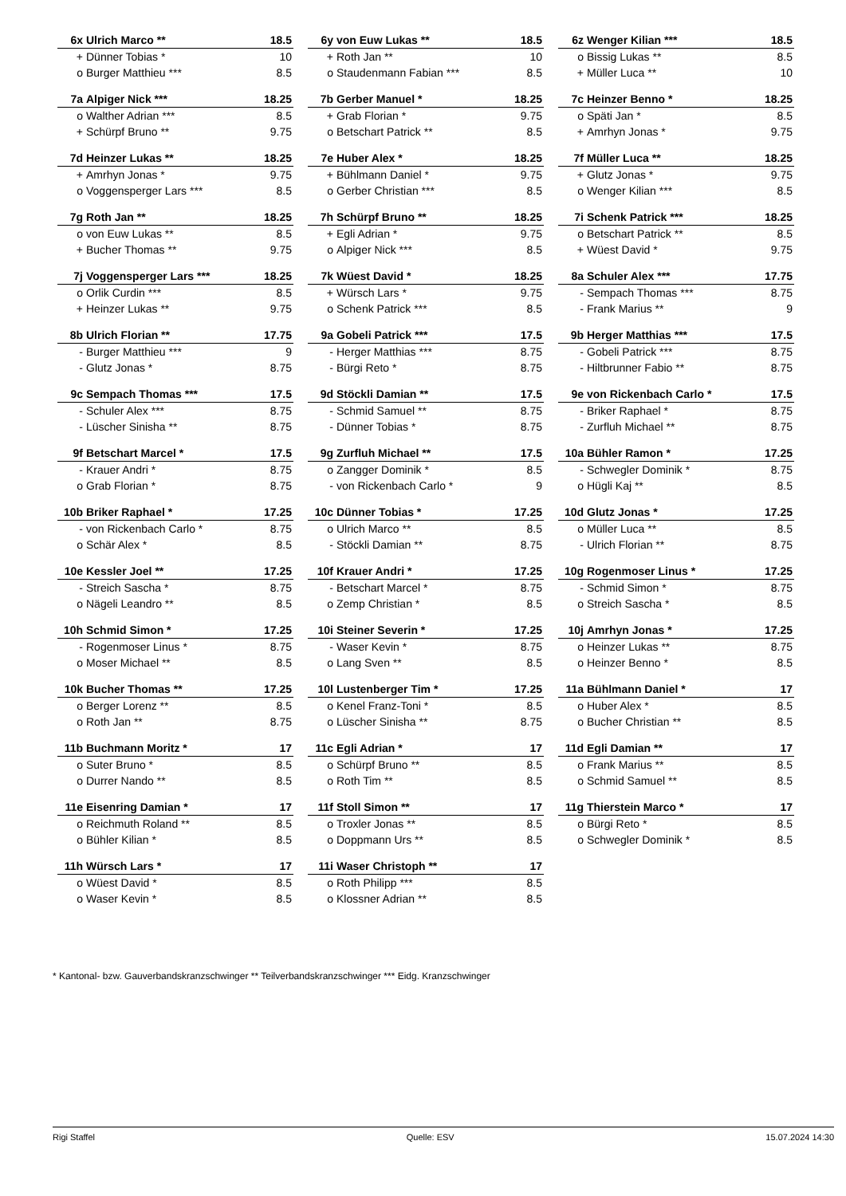| 6x | Ulrich Marco ** | 18.5 |
| + | Dünner Tobias * | 10 |
| o | Burger Matthieu *** | 8.5 |
| 6y | von Euw Lukas ** | 18.5 |
| + | Roth Jan ** | 10 |
| o | Staudenmann Fabian *** | 8.5 |
| 6z | Wenger Kilian *** | 18.5 |
| o | Bissig Lukas ** | 8.5 |
| + | Müller Luca ** | 10 |
| 7a | Alpiger Nick *** | 18.25 |
| o | Walther Adrian *** | 8.5 |
| + | Schürpf Bruno ** | 9.75 |
| 7b | Gerber Manuel * | 18.25 |
| + | Grab Florian * | 9.75 |
| o | Betschart Patrick ** | 8.5 |
| 7c | Heinzer Benno * | 18.25 |
| o | Späti Jan * | 8.5 |
| + | Amrhyn Jonas * | 9.75 |
| 7d | Heinzer Lukas ** | 18.25 |
| + | Amrhyn Jonas * | 9.75 |
| o | Voggensperger Lars *** | 8.5 |
| 7e | Huber Alex * | 18.25 |
| + | Bühlmann Daniel * | 9.75 |
| o | Gerber Christian *** | 8.5 |
| 7f | Müller Luca ** | 18.25 |
| + | Glutz Jonas * | 9.75 |
| o | Wenger Kilian *** | 8.5 |
| 7g | Roth Jan ** | 18.25 |
| o | von Euw Lukas ** | 8.5 |
| + | Bucher Thomas ** | 9.75 |
| 7h | Schürpf Bruno ** | 18.25 |
| + | Egli Adrian * | 9.75 |
| o | Alpiger Nick *** | 8.5 |
| 7i | Schenk Patrick *** | 18.25 |
| o | Betschart Patrick ** | 8.5 |
| + | Wüest David * | 9.75 |
| 7j | Voggensperger Lars *** | 18.25 |
| o | Orlik Curdin *** | 8.5 |
| + | Heinzer Lukas ** | 9.75 |
| 7k | Wüest David * | 18.25 |
| + | Würsch Lars * | 9.75 |
| o | Schenk Patrick *** | 8.5 |
| 8a | Schuler Alex *** | 17.75 |
| - | Sempach Thomas *** | 8.75 |
| - | Frank Marius ** | 9 |
| 8b | Ulrich Florian ** | 17.75 |
| - | Burger Matthieu *** | 9 |
| - | Glutz Jonas * | 8.75 |
| 9a | Gobeli Patrick *** | 17.5 |
| - | Herger Matthias *** | 8.75 |
| - | Bürgi Reto * | 8.75 |
| 9b | Herger Matthias *** | 17.5 |
| - | Gobeli Patrick *** | 8.75 |
| - | Hiltbrunner Fabio ** | 8.75 |
| 9c | Sempach Thomas *** | 17.5 |
| - | Schuler Alex *** | 8.75 |
| - | Lüscher Sinisha ** | 8.75 |
| 9d | Stöckli Damian ** | 17.5 |
| - | Schmid Samuel ** | 8.75 |
| - | Dünner Tobias * | 8.75 |
| 9e | von Rickenbach Carlo * | 17.5 |
| - | Briker Raphael * | 8.75 |
| - | Zurfluh Michael ** | 8.75 |
| 9f | Betschart Marcel * | 17.5 |
| - | Krauer Andri * | 8.75 |
| o | Grab Florian * | 8.75 |
| 9g | Zurfluh Michael ** | 17.5 |
| o | Zangger Dominik * | 8.5 |
| - | von Rickenbach Carlo * | 9 |
| 10a | Bühler Ramon * | 17.25 |
| - | Schwegler Dominik * | 8.75 |
| o | Hügli Kaj ** | 8.5 |
| 10b | Briker Raphael * | 17.25 |
| - | von Rickenbach Carlo * | 8.75 |
| o | Schär Alex * | 8.5 |
| 10c | Dünner Tobias * | 17.25 |
| o | Ulrich Marco ** | 8.5 |
| - | Stöckli Damian ** | 8.75 |
| 10d | Glutz Jonas * | 17.25 |
| o | Müller Luca ** | 8.5 |
| - | Ulrich Florian ** | 8.75 |
| 10e | Kessler Joel ** | 17.25 |
| - | Streich Sascha * | 8.75 |
| o | Nägeli Leandro ** | 8.5 |
| 10f | Krauer Andri * | 17.25 |
| - | Betschart Marcel * | 8.75 |
| o | Zemp Christian * | 8.5 |
| 10g | Rogenmoser Linus * | 17.25 |
| - | Schmid Simon * | 8.75 |
| o | Streich Sascha * | 8.5 |
| 10h | Schmid Simon * | 17.25 |
| - | Rogenmoser Linus * | 8.75 |
| o | Moser Michael ** | 8.5 |
| 10i | Steiner Severin * | 17.25 |
| - | Waser Kevin * | 8.75 |
| o | Lang Sven ** | 8.5 |
| 10j | Amrhyn Jonas * | 17.25 |
| o | Heinzer Lukas ** | 8.75 |
| o | Heinzer Benno * | 8.5 |
| 10k | Bucher Thomas ** | 17.25 |
| o | Berger Lorenz ** | 8.5 |
| o | Roth Jan ** | 8.75 |
| 10l | Lustenberger Tim * | 17.25 |
| o | Kenel Franz-Toni * | 8.5 |
| o | Lüscher Sinisha ** | 8.75 |
| 11a | Bühlmann Daniel * | 17 |
| o | Huber Alex * | 8.5 |
| o | Bucher Christian ** | 8.5 |
| 11b | Buchmann Moritz * | 17 |
| o | Suter Bruno * | 8.5 |
| o | Durrer Nando ** | 8.5 |
| 11c | Egli Adrian * | 17 |
| o | Schürpf Bruno ** | 8.5 |
| o | Roth Tim ** | 8.5 |
| 11d | Egli Damian ** | 17 |
| o | Frank Marius ** | 8.5 |
| o | Schmid Samuel ** | 8.5 |
| 11e | Eisenring Damian * | 17 |
| o | Reichmuth Roland ** | 8.5 |
| o | Bühler Kilian * | 8.5 |
| 11f | Stoll Simon ** | 17 |
| o | Troxler Jonas ** | 8.5 |
| o | Doppmann Urs ** | 8.5 |
| 11g | Thierstein Marco * | 17 |
| o | Bürgi Reto * | 8.5 |
| o | Schwegler Dominik * | 8.5 |
| 11h | Würsch Lars * | 17 |
| o | Wüest David * | 8.5 |
| o | Waser Kevin * | 8.5 |
| 11i | Waser Christoph ** | 17 |
| o | Roth Philipp *** | 8.5 |
| o | Klossner Adrian ** | 8.5 |
* Kantonal- bzw. Gauverbandskranzschwinger ** Teilverbandskranzschwinger *** Eidg. Kranzschwinger
Rigi Staffel Quelle: ESV 15.07.2024 14:30